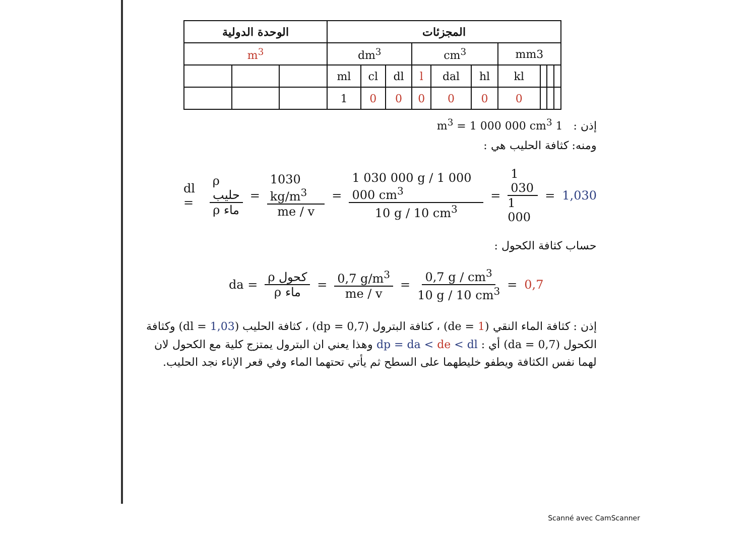| الوحدة الدولية | | | المجزئات | | | | | | | | | |
| --- | --- | --- | --- | --- | --- | --- | --- | --- | --- | --- | --- | --- |
| m<sup>3</sup> | | | dm<sup>3</sup> | | | cm<sup>3</sup> | | | mm3 | | | |
| | | | ml | cl | dl | l | dal | hl | kl | | | |
| | | | 1 | 0 | 0 | 0 | 0 | 0 | 0 | | | |
إذن : 1 m<sup>3</sup> = 1 000 000 cm<sup>3</sup>
ومنه: كثافة الحليب هي :
dl = ρ حليب ρ ماء = 1030 kg/m<sup>3</sup> me / v = 1 030 000 g / 1 000 000 cm<sup>3</sup> 10 g / 10 cm<sup>3</sup> = 1 030 1 000 = 1,030
حساب كثافة الكحول :
da = ρ كحول ρ ماء = 0,7 g/m<sup>3</sup> me / v = 0,7 g / cm<sup>3</sup> 10 g / 10 cm<sup>3</sup> = 0,7
إذن : كثافة الماء النقي (de = 1) ، كثافة البترول (dp = 0,7) ، كثافة الحليب (dl = 1,03) وكثافة الكحول (da = 0,7) أي : dp = da < de < dl وهذا يعني ان البترول يمتزج كلية مع الكحول لان لهما نفس الكثافة ويطفو خليطهما على السطح ثم يأتي تحتهما الماء وفي قعر الإناء نجد الحليب.
Scanné avec CamScanner